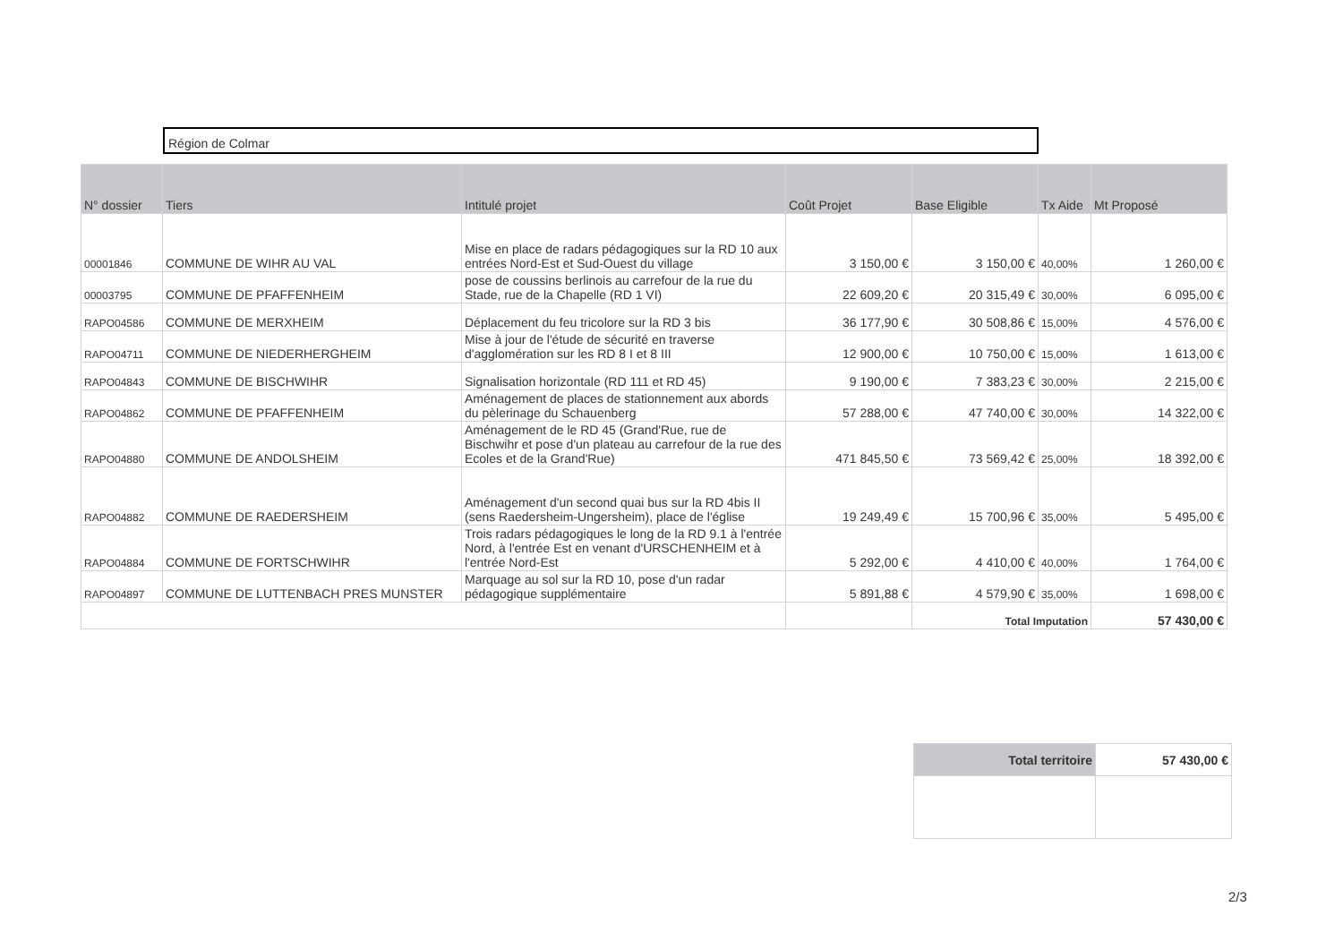Région de Colmar
| N° dossier | Tiers | Intitulé projet | Coût Projet | Base Eligible | Tx Aide | Mt Proposé |
| --- | --- | --- | --- | --- | --- | --- |
| 00001846 | COMMUNE DE WIHR AU VAL | Mise en place de radars pédagogiques sur la RD 10 aux entrées Nord-Est et Sud-Ouest du village | 3 150,00 € | 3 150,00 € | 40,00% | 1 260,00 € |
| 00003795 | COMMUNE DE PFAFFENHEIM | pose de coussins berlinois au carrefour de la rue du Stade, rue de la Chapelle (RD 1 VI) | 22 609,20 € | 20 315,49 € | 30,00% | 6 095,00 € |
| RAPO04586 | COMMUNE DE MERXHEIM | Déplacement du feu tricolore sur la RD 3 bis | 36 177,90 € | 30 508,86 € | 15,00% | 4 576,00 € |
| RAPO04711 | COMMUNE DE NIEDERHERGHEIM | Mise à jour de l'étude de sécurité en traverse d'agglomération sur les RD 8 I et 8 III | 12 900,00 € | 10 750,00 € | 15,00% | 1 613,00 € |
| RAPO04843 | COMMUNE DE BISCHWIHR | Signalisation horizontale (RD 111 et RD 45) | 9 190,00 € | 7 383,23 € | 30,00% | 2 215,00 € |
| RAPO04862 | COMMUNE DE PFAFFENHEIM | Aménagement de places de stationnement aux abords du pèlerinage du Schauenberg | 57 288,00 € | 47 740,00 € | 30,00% | 14 322,00 € |
| RAPO04880 | COMMUNE DE ANDOLSHEIM | Aménagement de le RD 45 (Grand'Rue, rue de Bischwihr et pose d'un plateau au carrefour de la rue des Ecoles et de la Grand'Rue) | 471 845,50 € | 73 569,42 € | 25,00% | 18 392,00 € |
| RAPO04882 | COMMUNE DE RAEDERSHEIM | Aménagement d'un second quai bus sur la RD 4bis II (sens Raedersheim-Ungersheim), place de l'église | 19 249,49 € | 15 700,96 € | 35,00% | 5 495,00 € |
| RAPO04884 | COMMUNE DE FORTSCHWIHR | Trois radars pédagogiques le long de la RD 9.1 à l'entrée Nord, à l'entrée Est en venant d'URSCHENHEIM et à l'entrée Nord-Est | 5 292,00 € | 4 410,00 € | 40,00% | 1 764,00 € |
| RAPO04897 | COMMUNE DE LUTTENBACH PRES MUNSTER | Marquage au sol sur la RD 10, pose d'un radar pédagogique supplémentaire | 5 891,88 € | 4 579,90 € | 35,00% | 1 698,00 € |
| | | | | Total Imputation | | 57 430,00 € |
| Total territoire | 57 430,00 € |
2/3